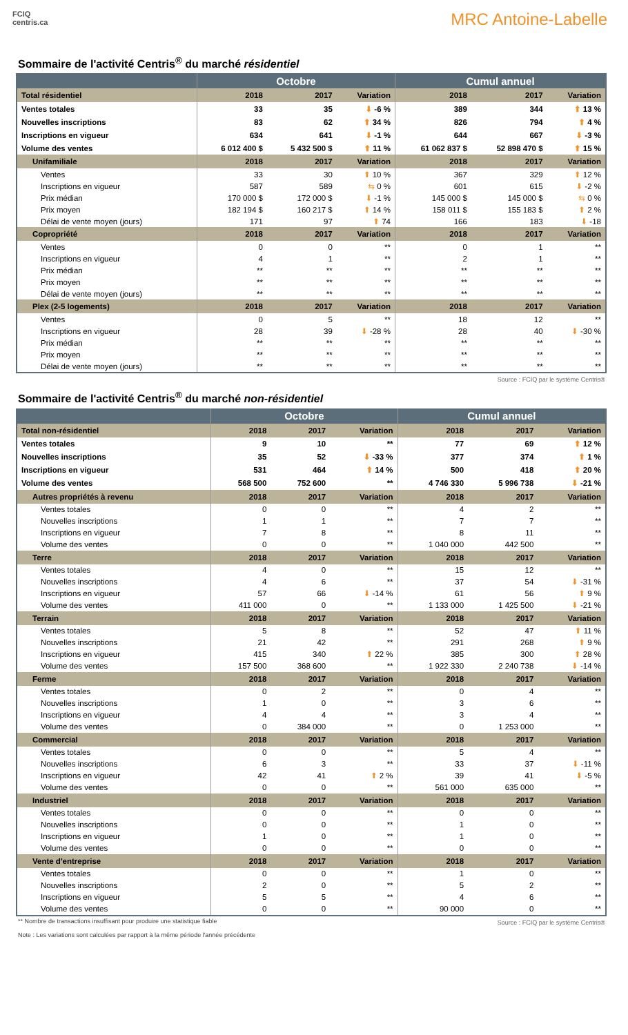FCIQ
centris.ca
MRC Antoine-Labelle
Sommaire de l'activité Centris<sup>®</sup> du marché résidentiel
| | Octobre | | | Cumul annuel | | |
| --- | --- | --- | --- | --- | --- | --- |
| Total résidentiel | 2018 | 2017 | Variation | 2018 | 2017 | Variation |
| Ventes totales | 33 | 35 | ⬇ -6 % | 389 | 344 | ⬆ 13 % |
| Nouvelles inscriptions | 83 | 62 | ⬆ 34 % | 826 | 794 | ⬆ 4 % |
| Inscriptions en vigueur | 634 | 641 | ⬇ -1 % | 644 | 667 | ⬇ -3 % |
| Volume des ventes | 6 012 400 $ | 5 432 500 $ | ⬆ 11 % | 61 062 837 $ | 52 898 470 $ | ⬆ 15 % |
| Unifamiliale | 2018 | 2017 | Variation | 2018 | 2017 | Variation |
| Ventes | 33 | 30 | ⬆ 10 % | 367 | 329 | ⬆ 12 % |
| Inscriptions en vigueur | 587 | 589 | ⇆ 0 % | 601 | 615 | ⬇ -2 % |
| Prix médian | 170 000 $ | 172 000 $ | ⬇ -1 % | 145 000 $ | 145 000 $ | ⇆ 0 % |
| Prix moyen | 182 194 $ | 160 217 $ | ⬆ 14 % | 158 011 $ | 155 183 $ | ⬆ 2 % |
| Délai de vente moyen (jours) | 171 | 97 | ⬆ 74 | 166 | 183 | ⬇ -18 |
| Copropriété | 2018 | 2017 | Variation | 2018 | 2017 | Variation |
| Ventes | 0 | 0 | ** | 0 | 1 | ** |
| Inscriptions en vigueur | 4 | 1 | ** | 2 | 1 | ** |
| Prix médian | ** | ** | ** | ** | ** | ** |
| Prix moyen | ** | ** | ** | ** | ** | ** |
| Délai de vente moyen (jours) | ** | ** | ** | ** | ** | ** |
| Plex (2-5 logements) | 2018 | 2017 | Variation | 2018 | 2017 | Variation |
| Ventes | 0 | 5 | ** | 18 | 12 | ** |
| Inscriptions en vigueur | 28 | 39 | ⬇ -28 % | 28 | 40 | ⬇ -30 % |
| Prix médian | ** | ** | ** | ** | ** | ** |
| Prix moyen | ** | ** | ** | ** | ** | ** |
| Délai de vente moyen (jours) | ** | ** | ** | ** | ** | ** |
Source : FCIQ par le système Centris®
Sommaire de l'activité Centris<sup>®</sup> du marché non-résidentiel
| | Octobre | | | Cumul annuel | | |
| --- | --- | --- | --- | --- | --- | --- |
| Total non-résidentiel | 2018 | 2017 | Variation | 2018 | 2017 | Variation |
| Ventes totales | 9 | 10 | ** | 77 | 69 | ⬆ 12 % |
| Nouvelles inscriptions | 35 | 52 | ⬇ -33 % | 377 | 374 | ⬆ 1 % |
| Inscriptions en vigueur | 531 | 464 | ⬆ 14 % | 500 | 418 | ⬆ 20 % |
| Volume des ventes | 568 500 | 752 600 | ** | 4 746 330 | 5 996 738 | ⬇ -21 % |
| Autres propriétés à revenu | 2018 | 2017 | Variation | 2018 | 2017 | Variation |
| Ventes totales | 0 | 0 | ** | 4 | 2 | ** |
| Nouvelles inscriptions | 1 | 1 | ** | 7 | 7 | ** |
| Inscriptions en vigueur | 7 | 8 | ** | 8 | 11 | ** |
| Volume des ventes | 0 | 0 | ** | 1 040 000 | 442 500 | ** |
| Terre | 2018 | 2017 | Variation | 2018 | 2017 | Variation |
| Ventes totales | 4 | 0 | ** | 15 | 12 | ** |
| Nouvelles inscriptions | 4 | 6 | ** | 37 | 54 | ⬇ -31 % |
| Inscriptions en vigueur | 57 | 66 | ⬇ -14 % | 61 | 56 | ⬆ 9 % |
| Volume des ventes | 411 000 | 0 | ** | 1 133 000 | 1 425 500 | ⬇ -21 % |
| Terrain | 2018 | 2017 | Variation | 2018 | 2017 | Variation |
| Ventes totales | 5 | 8 | ** | 52 | 47 | ⬆ 11 % |
| Nouvelles inscriptions | 21 | 42 | ** | 291 | 268 | ⬆ 9 % |
| Inscriptions en vigueur | 415 | 340 | ⬆ 22 % | 385 | 300 | ⬆ 28 % |
| Volume des ventes | 157 500 | 368 600 | ** | 1 922 330 | 2 240 738 | ⬇ -14 % |
| Ferme | 2018 | 2017 | Variation | 2018 | 2017 | Variation |
| Ventes totales | 0 | 2 | ** | 0 | 4 | ** |
| Nouvelles inscriptions | 1 | 0 | ** | 3 | 6 | ** |
| Inscriptions en vigueur | 4 | 4 | ** | 3 | 4 | ** |
| Volume des ventes | 0 | 384 000 | ** | 0 | 1 253 000 | ** |
| Commercial | 2018 | 2017 | Variation | 2018 | 2017 | Variation |
| Ventes totales | 0 | 0 | ** | 5 | 4 | ** |
| Nouvelles inscriptions | 6 | 3 | ** | 33 | 37 | ⬇ -11 % |
| Inscriptions en vigueur | 42 | 41 | ⬆ 2 % | 39 | 41 | ⬇ -5 % |
| Volume des ventes | 0 | 0 | ** | 561 000 | 635 000 | ** |
| Industriel | 2018 | 2017 | Variation | 2018 | 2017 | Variation |
| Ventes totales | 0 | 0 | ** | 0 | 0 | ** |
| Nouvelles inscriptions | 0 | 0 | ** | 1 | 0 | ** |
| Inscriptions en vigueur | 1 | 0 | ** | 1 | 0 | ** |
| Volume des ventes | 0 | 0 | ** | 0 | 0 | ** |
| Vente d'entreprise | 2018 | 2017 | Variation | 2018 | 2017 | Variation |
| Ventes totales | 0 | 0 | ** | 1 | 0 | ** |
| Nouvelles inscriptions | 2 | 0 | ** | 5 | 2 | ** |
| Inscriptions en vigueur | 5 | 5 | ** | 4 | 6 | ** |
| Volume des ventes | 0 | 0 | ** | 90 000 | 0 | ** |
** Nombre de transactions insuffisant pour produire une statistique fiable
Source : FCIQ par le système Centris®
Note : Les variations sont calculées par rapport à la même période l'année précédente